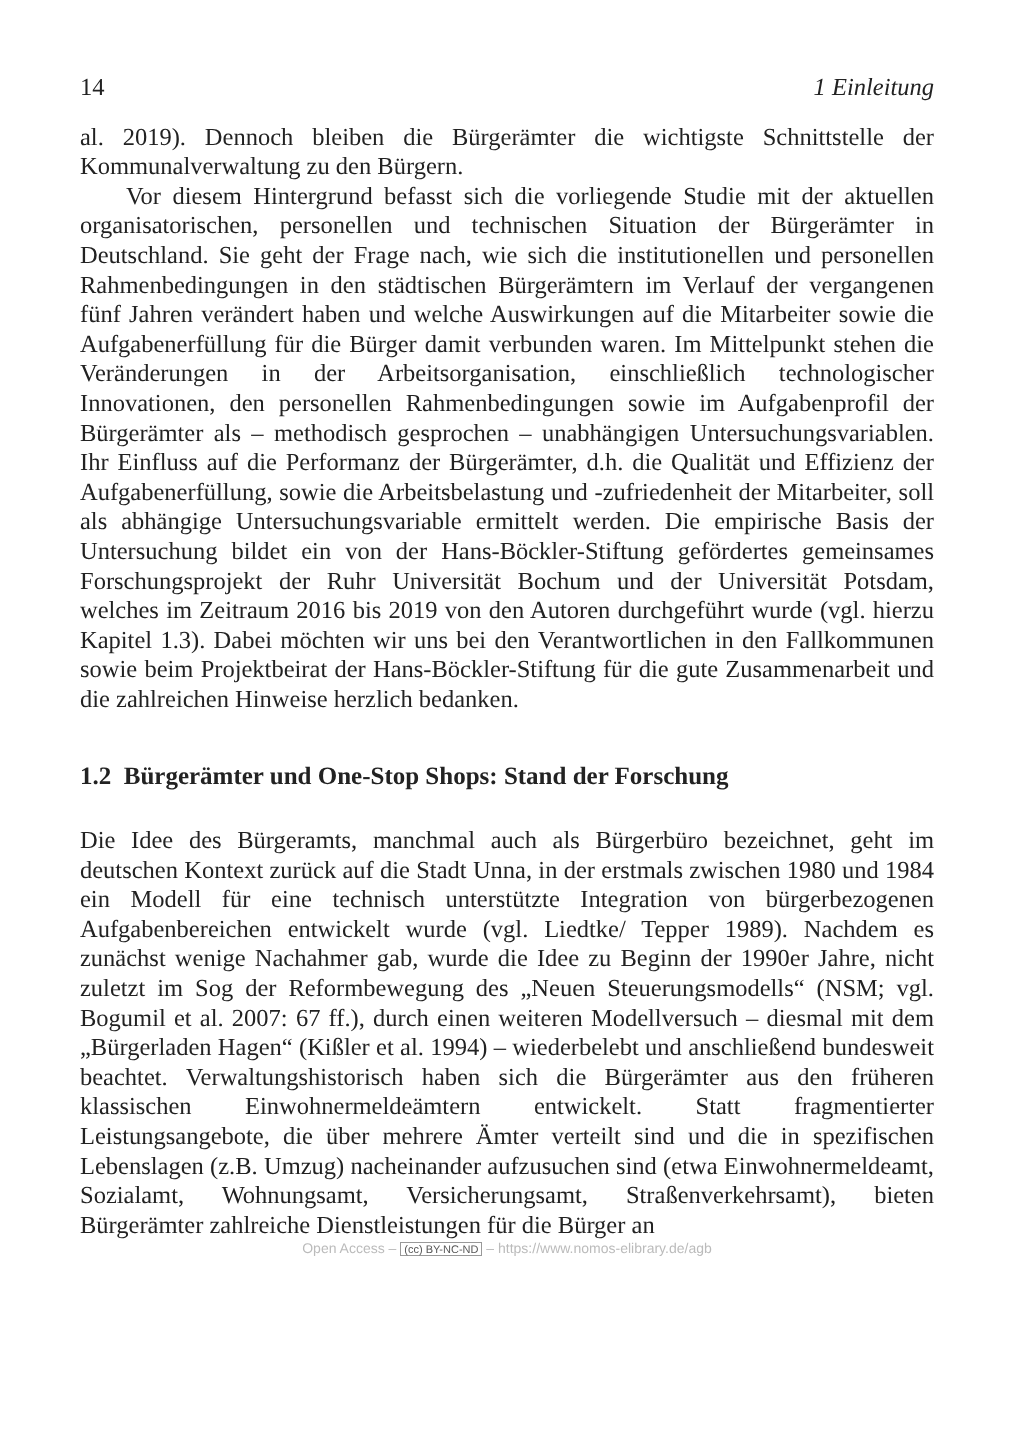14 1 Einleitung
al. 2019). Dennoch bleiben die Bürgerämter die wichtigste Schnittstelle der Kommunalverwaltung zu den Bürgern.
Vor diesem Hintergrund befasst sich die vorliegende Studie mit der aktuellen organisatorischen, personellen und technischen Situation der Bürgerämter in Deutschland. Sie geht der Frage nach, wie sich die institutionellen und personellen Rahmenbedingungen in den städtischen Bürgerämtern im Verlauf der vergangenen fünf Jahren verändert haben und welche Auswirkungen auf die Mitarbeiter sowie die Aufgabenerfüllung für die Bürger damit verbunden waren. Im Mittelpunkt stehen die Veränderungen in der Arbeitsorganisation, einschließlich technologischer Innovationen, den personellen Rahmenbedingungen sowie im Aufgabenprofil der Bürgerämter als – methodisch gesprochen – unabhängigen Untersuchungsvariablen. Ihr Einfluss auf die Performanz der Bürgerämter, d.h. die Qualität und Effizienz der Aufgabenerfüllung, sowie die Arbeitsbelastung und -zufriedenheit der Mitarbeiter, soll als abhängige Untersuchungsvariable ermittelt werden. Die empirische Basis der Untersuchung bildet ein von der Hans-Böckler-Stiftung gefördertes gemeinsames Forschungsprojekt der Ruhr Universität Bochum und der Universität Potsdam, welches im Zeitraum 2016 bis 2019 von den Autoren durchgeführt wurde (vgl. hierzu Kapitel 1.3). Dabei möchten wir uns bei den Verantwortlichen in den Fallkommunen sowie beim Projektbeirat der Hans-Böckler-Stiftung für die gute Zusammenarbeit und die zahlreichen Hinweise herzlich bedanken.
1.2 Bürgerämter und One-Stop Shops: Stand der Forschung
Die Idee des Bürgeramts, manchmal auch als Bürgerbüro bezeichnet, geht im deutschen Kontext zurück auf die Stadt Unna, in der erstmals zwischen 1980 und 1984 ein Modell für eine technisch unterstützte Integration von bürgerbezogenen Aufgabenbereichen entwickelt wurde (vgl. Liedtke/ Tepper 1989). Nachdem es zunächst wenige Nachahmer gab, wurde die Idee zu Beginn der 1990er Jahre, nicht zuletzt im Sog der Reformbewegung des „Neuen Steuerungsmodells“ (NSM; vgl. Bogumil et al. 2007: 67 ff.), durch einen weiteren Modellversuch – diesmal mit dem „Bürgerladen Hagen“ (Kißler et al. 1994) – wiederbelebt und anschließend bundesweit beachtet. Verwaltungshistorisch haben sich die Bürgerämter aus den früheren klassischen Einwohnermeldeämtern entwickelt. Statt fragmentierter Leistungsangebote, die über mehrere Ämter verteilt sind und die in spezifischen Lebenslagen (z.B. Umzug) nacheinander aufzusuchen sind (etwa Einwohnermeldeamt, Sozialamt, Wohnungsamt, Versicherungsamt, Straßenverkehrsamt), bieten Bürgerämter zahlreiche Dienstleistungen für die Bürger an
Open Access – (cc) BY-NC-ND – https://www.nomos-elibrary.de/agb